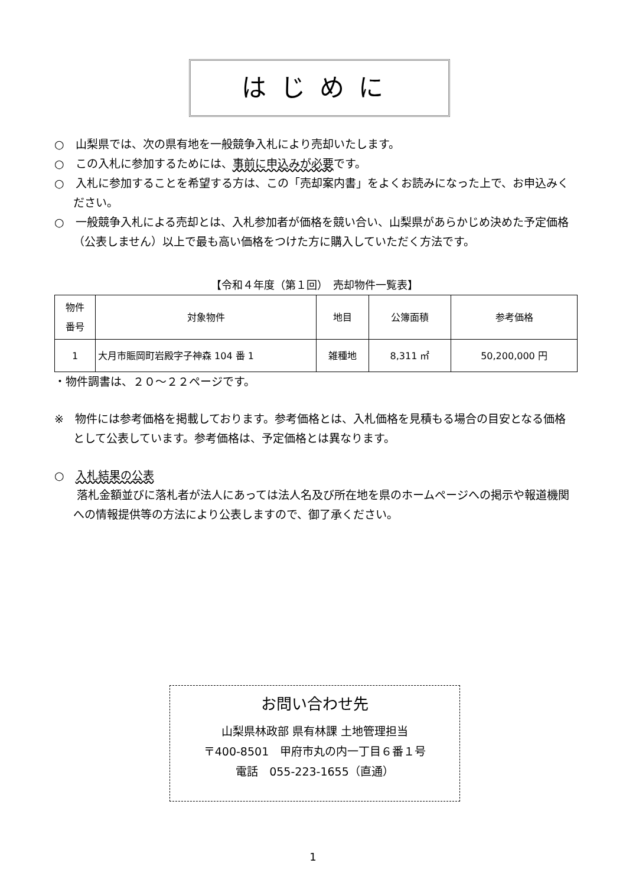はじめに
○　山梨県では、次の県有地を一般競争入札により売却いたします。
○　この入札に参加するためには、事前に申込みが必要です。
○　入札に参加することを希望する方は、この「売却案内書」をよくお読みになった上で、お申込みください。
○　一般競争入札による売却とは、入札参加者が価格を競い合い、山梨県があらかじめ決めた予定価格（公表しません）以上で最も高い価格をつけた方に購入していただく方法です。
【令和４年度（第１回）　売却物件一覧表】
| 物件 番号 | 対象物件 | 地目 | 公簿面積 | 参考価格 |
| --- | --- | --- | --- | --- |
| 1 | 大月市賑岡町岩殿字子神森 104 番 1 | 雑種地 | 8,311 ㎡ | 50,200,000 円 |
・物件調書は、２０～２２ページです。
※　物件には参考価格を掲載しております。参考価格とは、入札価格を見積もる場合の目安となる価格として公表しています。参考価格は、予定価格とは異なります。
○　入札結果の公表
　　落札金額並びに落札者が法人にあっては法人名及び所在地を県のホームページへの掲示や報道機関への情報提供等の方法により公表しますので、御了承ください。
お問い合わせ先
山梨県林政部 県有林課 土地管理担当
〒400-8501　甲府市丸の内一丁目６番１号
電話　055-223-1655（直通）
1